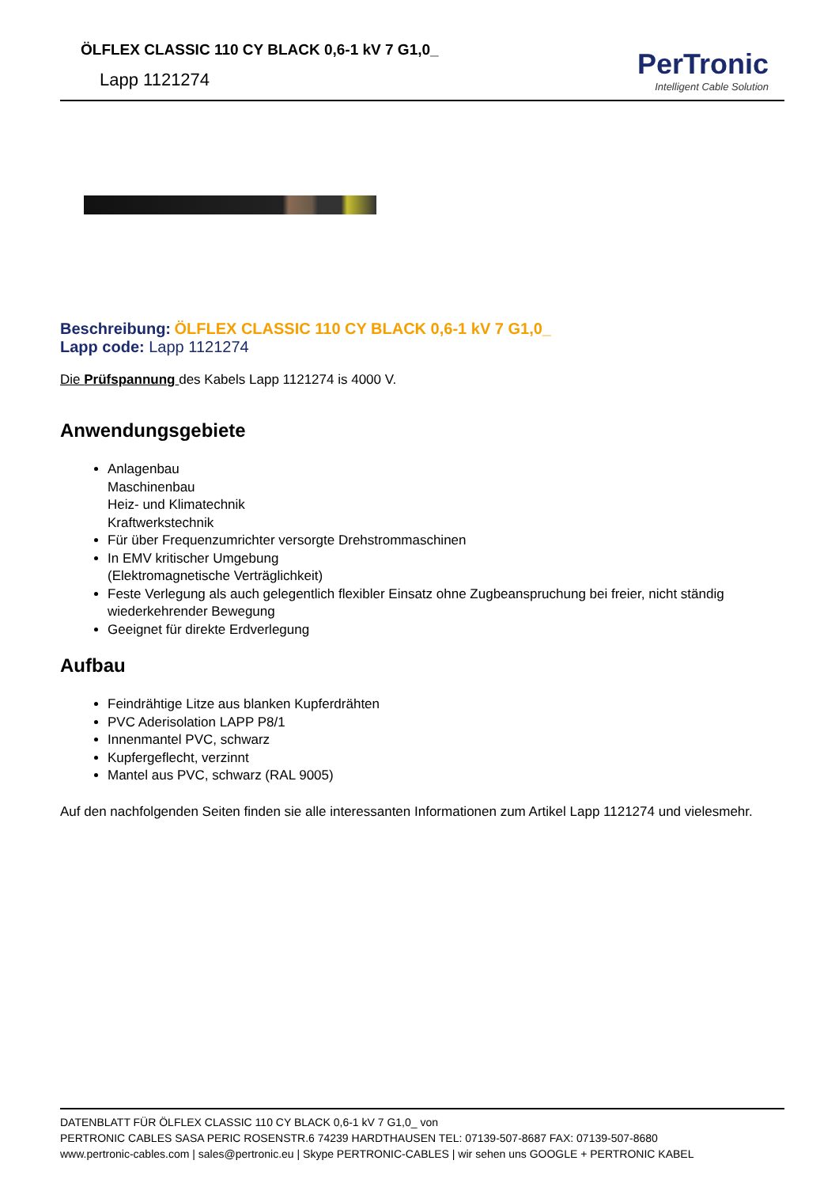ÖLFLEX CLASSIC 110 CY BLACK 0,6-1 kV 7 G1,0_
Lapp 1121274
PerTronic
Intelligent Cable Solution
Beschreibung: ÖLFLEX CLASSIC 110 CY BLACK 0,6-1 kV 7 G1,0_
Lapp code: Lapp 1121274
Die Prüfspannung des Kabels Lapp 1121274 is 4000 V.
Anwendungsgebiete
Anlagenbau
Maschinenbau
Heiz- und Klimatechnik
Kraftwerkstechnik
Für über Frequenzumrichter versorgte Drehstrommaschinen
In EMV kritischer Umgebung
(Elektromagnetische Verträglichkeit)
Feste Verlegung als auch gelegentlich flexibler Einsatz ohne Zugbeanspruchung bei freier, nicht ständig wiederkehrender Bewegung
Geeignet für direkte Erdverlegung
Aufbau
Feindrähtige Litze aus blanken Kupferdrähten
PVC Aderisolation LAPP P8/1
Innenmantel PVC, schwarz
Kupfergeflecht, verzinnt
Mantel aus PVC, schwarz (RAL 9005)
Auf den nachfolgenden Seiten finden sie alle interessanten Informationen zum Artikel Lapp 1121274 und vielesmehr.
DATENBLATT FÜR ÖLFLEX CLASSIC 110 CY BLACK 0,6-1 kV 7 G1,0_ von
PERTRONIC CABLES SASA PERIC ROSENSTR.6 74239 HARDTHAUSEN TEL: 07139-507-8687 FAX: 07139-507-8680
www.pertronic-cables.com | sales@pertronic.eu | Skype PERTRONIC-CABLES | wir sehen uns GOOGLE + PERTRONIC KABEL